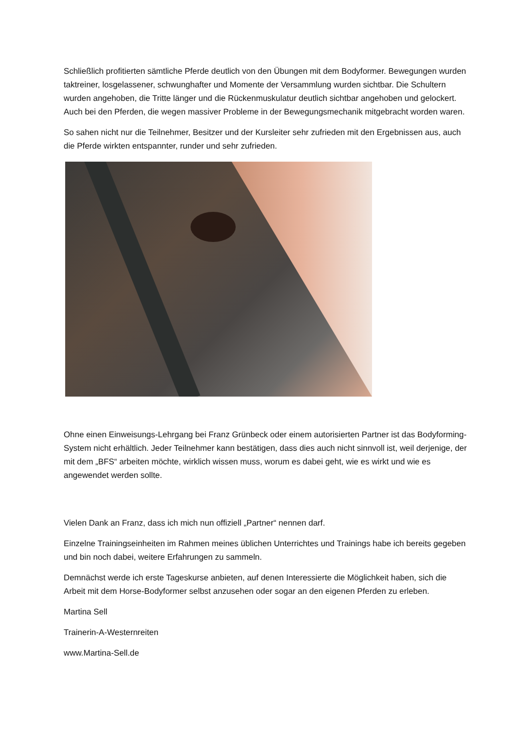Schließlich profitierten sämtliche Pferde deutlich von den Übungen mit dem Bodyformer. Bewegungen wurden taktreiner, losgelassener, schwunghafter und Momente der Versammlung wurden sichtbar. Die Schultern wurden angehoben, die Tritte länger und die Rückenmuskulatur deutlich sichtbar angehoben und gelockert. Auch bei den Pferden, die wegen massiver Probleme in der Bewegungsmechanik mitgebracht worden waren.
So sahen nicht nur die Teilnehmer, Besitzer und der Kursleiter sehr zufrieden mit den Ergebnissen aus, auch die Pferde wirkten entspannter, runder und sehr zufrieden.
Ohne einen Einweisungs-Lehrgang bei Franz Grünbeck oder einem autorisierten Partner ist das Bodyforming-System nicht erhältlich. Jeder Teilnehmer kann bestätigen, dass dies auch nicht sinnvoll ist, weil derjenige, der mit dem „BFS“ arbeiten möchte, wirklich wissen muss, worum es dabei geht, wie es wirkt und wie es angewendet werden sollte.
Vielen Dank an Franz, dass ich mich nun offiziell „Partner“ nennen darf.
Einzelne Trainingseinheiten im Rahmen meines üblichen Unterrichtes und Trainings habe ich bereits gegeben und bin noch dabei, weitere Erfahrungen zu sammeln.
Demnächst werde ich erste Tageskurse anbieten, auf denen Interessierte die Möglichkeit haben, sich die Arbeit mit dem Horse-Bodyformer selbst anzusehen oder sogar an den eigenen Pferden zu erleben.
Martina Sell
Trainerin-A-Westernreiten
www.Martina-Sell.de